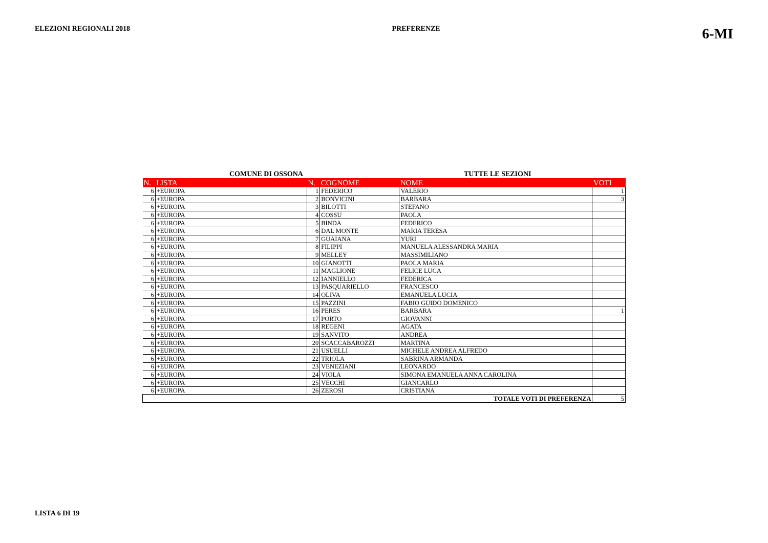ELEZIONI REGIONALI 2018 PREFERENZE 6-MI
COMUNE DI OSSONA TUTTE LE SEZIONI
| N. | LISTA | N. | COGNOME | NOME | VOTI |
| --- | --- | --- | --- | --- | --- |
| 6 | +EUROPA | 1 | FEDERICO | VALERIO | 1 |
| 6 | +EUROPA | 2 | BONVICINI | BARBARA | 3 |
| 6 | +EUROPA | 3 | BILOTTI | STEFANO | |
| 6 | +EUROPA | 4 | COSSU | PAOLA | |
| 6 | +EUROPA | 5 | BINDA | FEDERICO | |
| 6 | +EUROPA | 6 | DAL MONTE | MARIA TERESA | |
| 6 | +EUROPA | 7 | GUAIANA | YURI | |
| 6 | +EUROPA | 8 | FILIPPI | MANUELA ALESSANDRA MARIA | |
| 6 | +EUROPA | 9 | MELLEY | MASSIMILIANO | |
| 6 | +EUROPA | 10 | GIANOTTI | PAOLA MARIA | |
| 6 | +EUROPA | 11 | MAGLIONE | FELICE LUCA | |
| 6 | +EUROPA | 12 | IANNIELLO | FEDERICA | |
| 6 | +EUROPA | 13 | PASQUARIELLO | FRANCESCO | |
| 6 | +EUROPA | 14 | OLIVA | EMANUELA LUCIA | |
| 6 | +EUROPA | 15 | PAZZINI | FABIO GUIDO DOMENICO | |
| 6 | +EUROPA | 16 | PERES | BARBARA | 1 |
| 6 | +EUROPA | 17 | PORTO | GIOVANNI | |
| 6 | +EUROPA | 18 | REGENI | AGATA | |
| 6 | +EUROPA | 19 | SANVITO | ANDREA | |
| 6 | +EUROPA | 20 | SCACCABAROZZI | MARTINA | |
| 6 | +EUROPA | 21 | USUELLI | MICHELE ANDREA ALFREDO | |
| 6 | +EUROPA | 22 | TRIOLA | SABRINA ARMANDA | |
| 6 | +EUROPA | 23 | VENEZIANI | LEONARDO | |
| 6 | +EUROPA | 24 | VIOLA | SIMONA EMANUELA ANNA CAROLINA | |
| 6 | +EUROPA | 25 | VECCHI | GIANCARLO | |
| 6 | +EUROPA | 26 | ZEROSI | CRISTIANA | |
| TOTALE VOTI DI PREFERENZA | | | | | 5 |
LISTA 6 DI 19